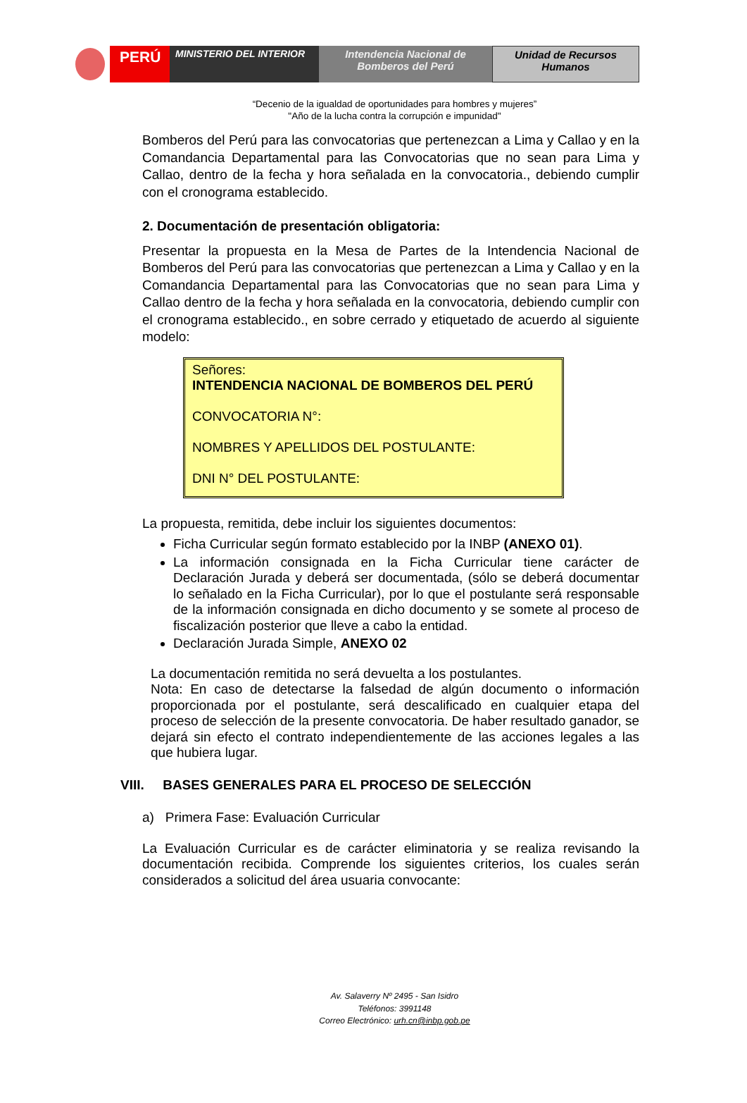PERÚ
MINISTERIO DEL INTERIOR Intendencia Nacional de
Bomberos del Perú
Unidad de Recursos
Humanos
“Decenio de la igualdad de oportunidades para hombres y mujeres”
"Año de la lucha contra la corrupción e impunidad"
Bomberos del Perú para las convocatorias que pertenezcan a Lima y Callao y en la Comandancia Departamental para las Convocatorias que no sean para Lima y Callao, dentro de la fecha y hora señalada en la convocatoria., debiendo cumplir con el cronograma establecido.
2. Documentación de presentación obligatoria:
Presentar la propuesta en la Mesa de Partes de la Intendencia Nacional de Bomberos del Perú para las convocatorias que pertenezcan a Lima y Callao y en la Comandancia Departamental para las Convocatorias que no sean para Lima y Callao dentro de la fecha y hora señalada en la convocatoria, debiendo cumplir con el cronograma establecido., en sobre cerrado y etiquetado de acuerdo al siguiente modelo:
Señores:
INTENDENCIA NACIONAL DE BOMBEROS DEL PERÚ
CONVOCATORIA N°:
NOMBRES Y APELLIDOS DEL POSTULANTE:
DNI N° DEL POSTULANTE:
La propuesta, remitida, debe incluir los siguientes documentos:
Ficha Curricular según formato establecido por la INBP (ANEXO 01).
La información consignada en la Ficha Curricular tiene carácter de Declaración Jurada y deberá ser documentada, (sólo se deberá documentar lo señalado en la Ficha Curricular), por lo que el postulante será responsable de la información consignada en dicho documento y se somete al proceso de fiscalización posterior que lleve a cabo la entidad.
Declaración Jurada Simple, ANEXO 02
La documentación remitida no será devuelta a los postulantes.
Nota: En caso de detectarse la falsedad de algún documento o información proporcionada por el postulante, será descalificado en cualquier etapa del proceso de selección de la presente convocatoria. De haber resultado ganador, se dejará sin efecto el contrato independientemente de las acciones legales a las que hubiera lugar.
VIII. BASES GENERALES PARA EL PROCESO DE SELECCIÓN
a) Primera Fase: Evaluación Curricular
La Evaluación Curricular es de carácter eliminatoria y se realiza revisando la documentación recibida. Comprende los siguientes criterios, los cuales serán considerados a solicitud del área usuaria convocante:
Av. Salaverry Nº 2495 - San Isidro
Teléfonos: 3991148
Correo Electrónico: urh.cn@inbp.gob.pe